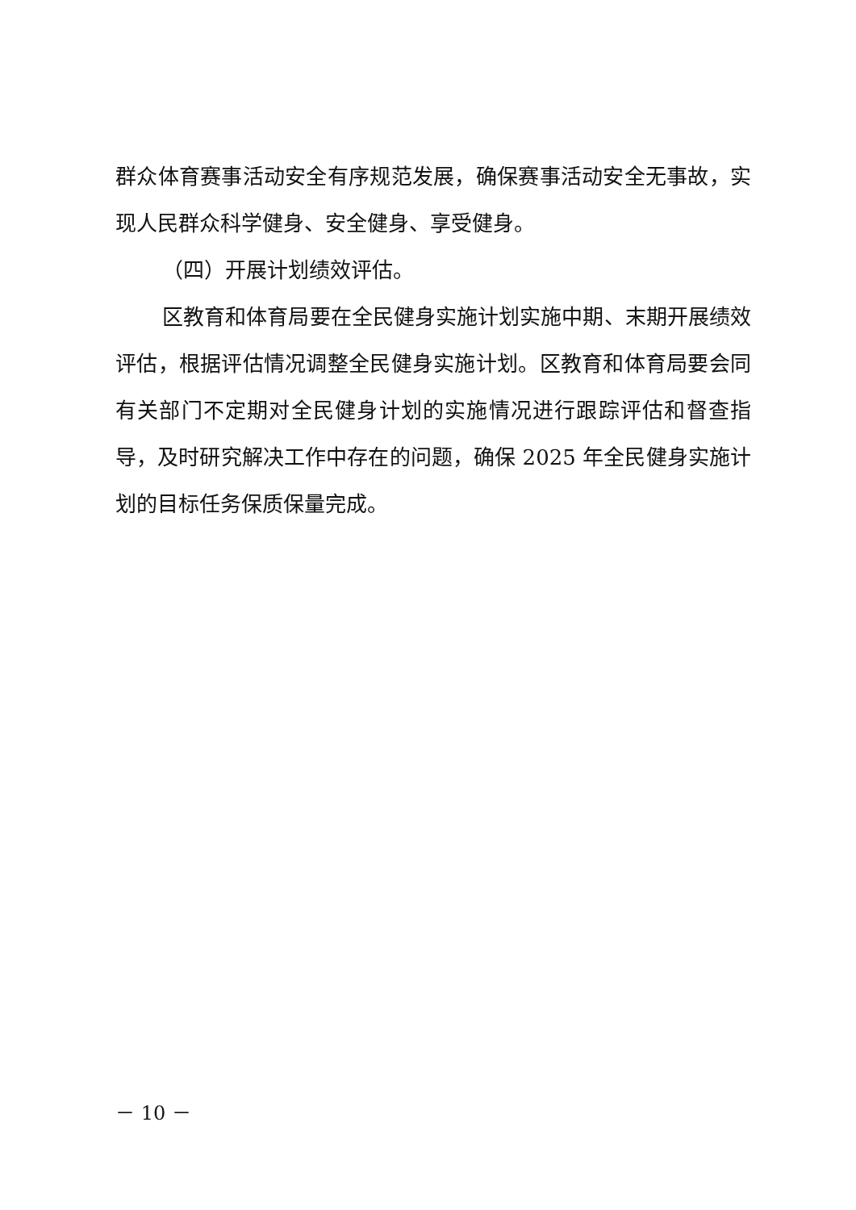群众体育赛事活动安全有序规范发展，确保赛事活动安全无事故，实现人民群众科学健身、安全健身、享受健身。
（四）开展计划绩效评估。
区教育和体育局要在全民健身实施计划实施中期、末期开展绩效评估，根据评估情况调整全民健身实施计划。区教育和体育局要会同有关部门不定期对全民健身计划的实施情况进行跟踪评估和督查指导，及时研究解决工作中存在的问题，确保 2025 年全民健身实施计划的目标任务保质保量完成。
－ 10 －